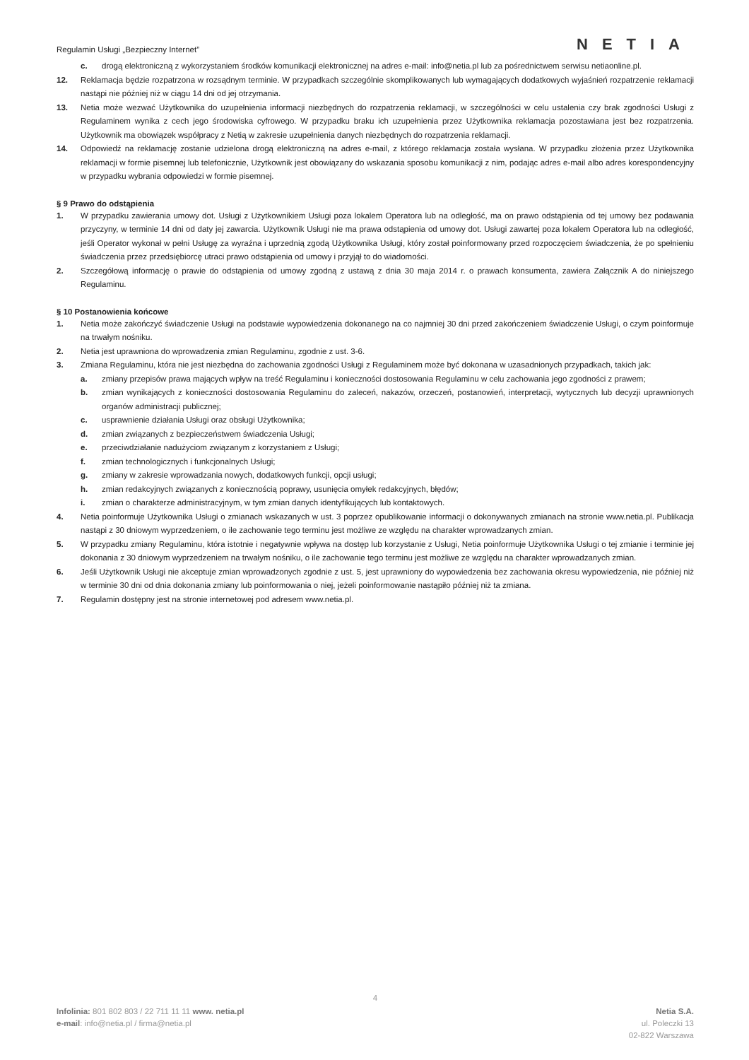Regulamin Usługi „Bezpieczny Internet”
NETIA
c. drogą elektroniczną z wykorzystaniem środków komunikacji elektronicznej na adres e-mail: info@netia.pl lub za pośrednictwem serwisu netiaonline.pl.
12. Reklamacja będzie rozpatrzona w rozsądnym terminie. W przypadkach szczególnie skomplikowanych lub wymagających dodatkowych wyjaśnień rozpatrzenie reklamacji nastąpi nie później niż w ciągu 14 dni od jej otrzymania.
13. Netia może wezwać Użytkownika do uzupełnienia informacji niezbędnych do rozpatrzenia reklamacji, w szczególności w celu ustalenia czy brak zgodności Usługi z Regulaminem wynika z cech jego środowiska cyfrowego. W przypadku braku ich uzupełnienia przez Użytkownika reklamacja pozostawiana jest bez rozpatrzenia. Użytkownik ma obowiązek współpracy z Netią w zakresie uzupełnienia danych niezbędnych do rozpatrzenia reklamacji.
14. Odpowiedź na reklamację zostanie udzielona drogą elektroniczną na adres e-mail, z którego reklamacja została wysłana. W przypadku złożenia przez Użytkownika reklamacji w formie pisemnej lub telefonicznie, Użytkownik jest obowiązany do wskazania sposobu komunikacji z nim, podając adres e-mail albo adres korespondencyjny w przypadku wybrania odpowiedzi w formie pisemnej.
§ 9 Prawo do odstąpienia
1. W przypadku zawierania umowy dot. Usługi z Użytkownikiem Usługi poza lokalem Operatora lub na odległość, ma on prawo odstąpienia od tej umowy bez podawania przyczyny, w terminie 14 dni od daty jej zawarcia. Użytkownik Usługi nie ma prawa odstąpienia od umowy dot. Usługi zawartej poza lokalem Operatora lub na odległość, jeśli Operator wykonał w pełni Usługę za wyraźna i uprzednią zgodą Użytkownika Usługi, który został poinformowany przed rozpoczęciem świadczenia, że po spełnieniu świadczenia przez przedsiębiorcę utraci prawo odstąpienia od umowy i przyjął to do wiadomości.
2. Szczegółową informację o prawie do odstąpienia od umowy zgodną z ustawą z dnia 30 maja 2014 r. o prawach konsumenta, zawiera Załącznik A do niniejszego Regulaminu.
§ 10 Postanowienia końcowe
1. Netia może zakończyć świadczenie Usługi na podstawie wypowiedzenia dokonanego na co najmniej 30 dni przed zakończeniem świadczenie Usługi, o czym poinformuje na trwałym nośniku.
2. Netia jest uprawniona do wprowadzenia zmian Regulaminu, zgodnie z ust. 3-6.
3. Zmiana Regulaminu, która nie jest niezbędna do zachowania zgodności Usługi z Regulaminem może być dokonana w uzasadnionych przypadkach, takich jak:
a. zmiany przepisów prawa mających wpływ na treść Regulaminu i konieczności dostosowania Regulaminu w celu zachowania jego zgodności z prawem;
b. zmian wynikających z konieczności dostosowania Regulaminu do zaleceń, nakazów, orzeczeń, postanowień, interpretacji, wytycznych lub decyzji uprawnionych organów administracji publicznej;
c. usprawnienie działania Usługi oraz obsługi Użytkownika;
d. zmian związanych z bezpieczeństwem świadczenia Usługi;
e. przeciwdziałanie nadużyciom związanym z korzystaniem z Usługi;
f. zmian technologicznych i funkcjonalnych Usługi;
g. zmiany w zakresie wprowadzania nowych, dodatkowych funkcji, opcji usługi;
h. zmian redakcyjnych związanych z koniecznością poprawy, usunięcia omyłek redakcyjnych, błędów;
i. zmian o charakterze administracyjnym, w tym zmian danych identyfikujących lub kontaktowych.
4. Netia poinformuje Użytkownika Usługi o zmianach wskazanych w ust. 3 poprzez opublikowanie informacji o dokonywanych zmianach na stronie www.netia.pl. Publikacja nastąpi z 30 dniowym wyprzedzeniem, o ile zachowanie tego terminu jest możliwe ze względu na charakter wprowadzanych zmian.
5. W przypadku zmiany Regulaminu, która istotnie i negatywnie wpływa na dostęp lub korzystanie z Usługi, Netia poinformuje Użytkownika Usługi o tej zmianie i terminie jej dokonania z 30 dniowym wyprzedzeniem na trwałym nośniku, o ile zachowanie tego terminu jest możliwe ze względu na charakter wprowadzanych zmian.
6. Jeśli Użytkownik Usługi nie akceptuje zmian wprowadzonych zgodnie z ust. 5, jest uprawniony do wypowiedzenia bez zachowania okresu wypowiedzenia, nie później niż w terminie 30 dni od dnia dokonania zmiany lub poinformowania o niej, jeżeli poinformowanie nastąpiło później niż ta zmiana.
7. Regulamin dostępny jest na stronie internetowej pod adresem www.netia.pl.
4
Infolinia: 801 802 803 / 22 711 11 11 www. netia.pl
e-mail: info@netia.pl / firma@netia.pl
Netia S.A.
ul. Poleczki 13
02-822 Warszawa